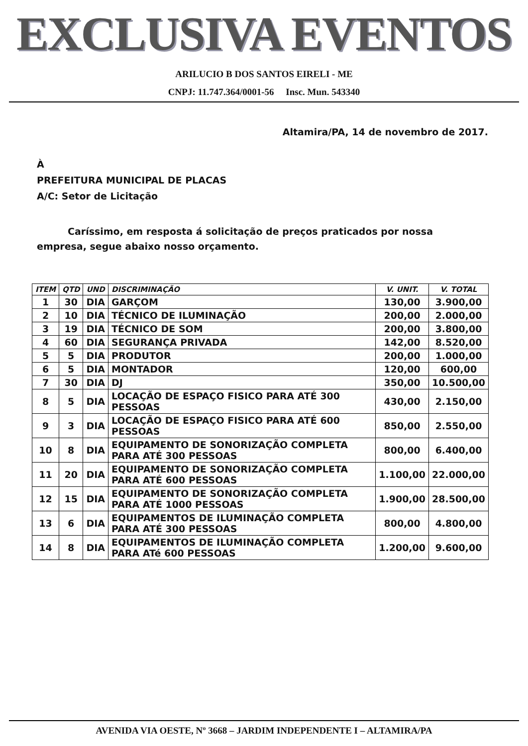EXCLUSIVA EVENTOS
ARILUCIO B DOS SANTOS EIRELI - ME
CNPJ: 11.747.364/0001-56 Insc. Mun. 543340
Altamira/PA, 14 de novembro de 2017.
À
PREFEITURA MUNICIPAL DE PLACAS
A/C: Setor de Licitação
Caríssimo, em resposta á solicitação de preços praticados por nossa empresa, segue abaixo nosso orçamento.
| ITEM | QTD | UND | DISCRIMINAÇÃO | V. UNIT. | V. TOTAL |
| --- | --- | --- | --- | --- | --- |
| 1 | 30 | DIA | GARÇOM | 130,00 | 3.900,00 |
| 2 | 10 | DIA | TÉCNICO DE ILUMINAÇÃO | 200,00 | 2.000,00 |
| 3 | 19 | DIA | TÉCNICO DE SOM | 200,00 | 3.800,00 |
| 4 | 60 | DIA | SEGURANÇA PRIVADA | 142,00 | 8.520,00 |
| 5 | 5 | DIA | PRODUTOR | 200,00 | 1.000,00 |
| 6 | 5 | DIA | MONTADOR | 120,00 | 600,00 |
| 7 | 30 | DIA | DJ | 350,00 | 10.500,00 |
| 8 | 5 | DIA | LOCAÇÃO DE ESPAÇO FISICO PARA ATÉ 300 PESSOAS | 430,00 | 2.150,00 |
| 9 | 3 | DIA | LOCAÇÃO DE ESPAÇO FISICO PARA ATÉ 600 PESSOAS | 850,00 | 2.550,00 |
| 10 | 8 | DIA | EQUIPAMENTO DE SONORIZAÇÃO COMPLETA PARA ATÉ 300 PESSOAS | 800,00 | 6.400,00 |
| 11 | 20 | DIA | EQUIPAMENTO DE SONORIZAÇÃO COMPLETA PARA ATÉ 600 PESSOAS | 1.100,00 | 22.000,00 |
| 12 | 15 | DIA | EQUIPAMENTO DE SONORIZAÇÃO COMPLETA PARA ATÉ 1000 PESSOAS | 1.900,00 | 28.500,00 |
| 13 | 6 | DIA | EQUIPAMENTOS DE ILUMINAÇÃO COMPLETA PARA ATÉ 300 PESSOAS | 800,00 | 4.800,00 |
| 14 | 8 | DIA | EQUIPAMENTOS DE ILUMINAÇÃO COMPLETA PARA ATé 600 PESSOAS | 1.200,00 | 9.600,00 |
AVENIDA VIA OESTE, Nº 3668 – JARDIM INDEPENDENTE I – ALTAMIRA/PA